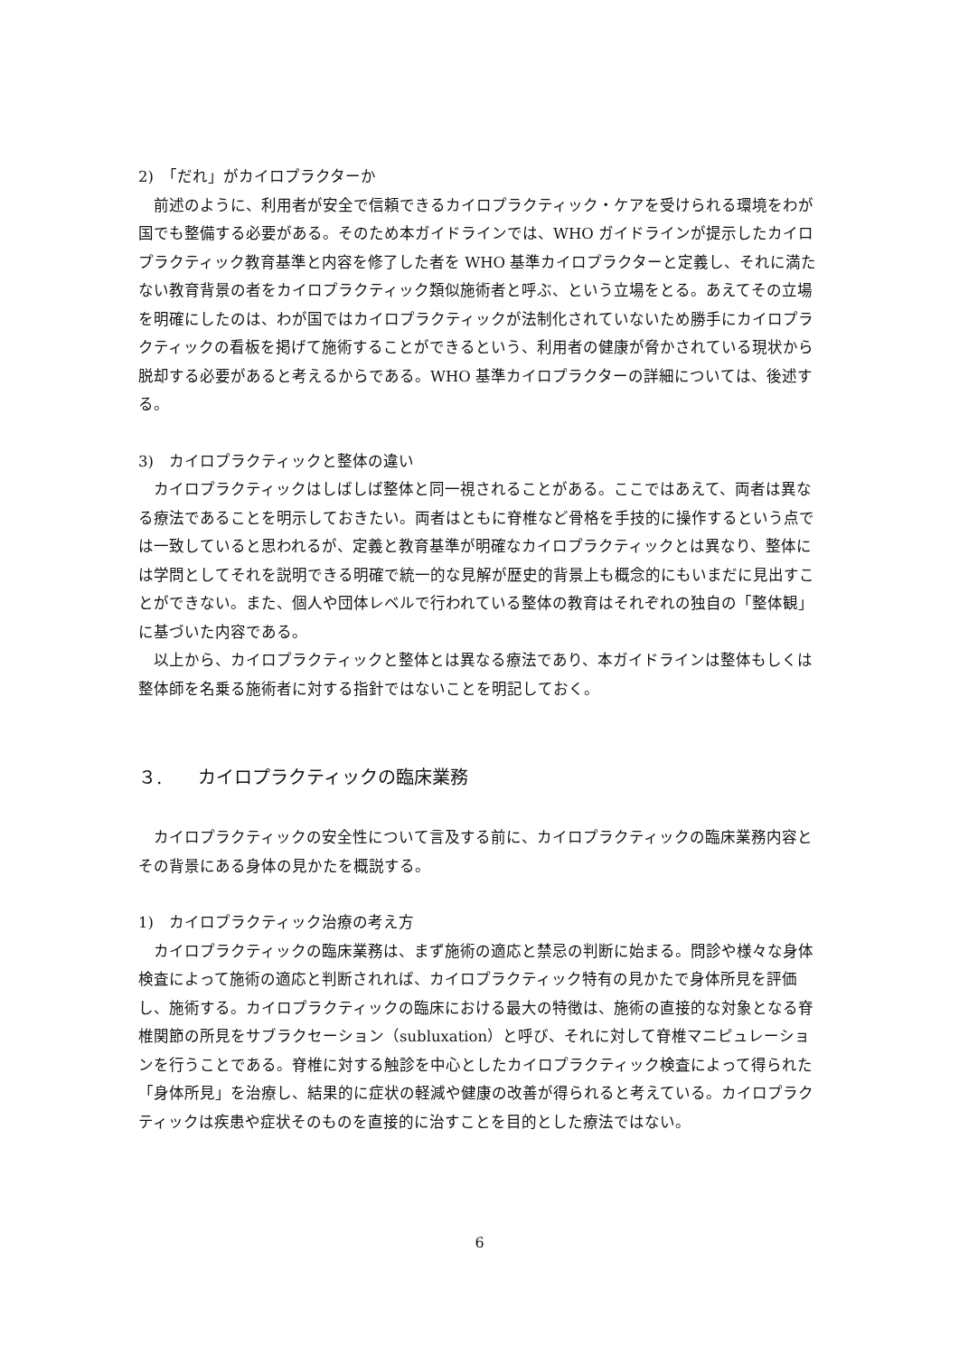2)　「だれ」がカイロプラクターか
前述のように、利用者が安全で信頼できるカイロプラクティック・ケアを受けられる環境をわが国でも整備する必要がある。そのため本ガイドラインでは、WHO ガイドラインが提示したカイロプラクティック教育基準と内容を修了した者を WHO 基準カイロプラクターと定義し、それに満たない教育背景の者をカイロプラクティック類似施術者と呼ぶ、という立場をとる。あえてその立場を明確にしたのは、わが国ではカイロプラクティックが法制化されていないため勝手にカイロプラクティックの看板を掲げて施術することができるという、利用者の健康が脅かされている現状から脱却する必要があると考えるからである。WHO 基準カイロプラクターの詳細については、後述する。
3)　カイロプラクティックと整体の違い
カイロプラクティックはしばしば整体と同一視されることがある。ここではあえて、両者は異なる療法であることを明示しておきたい。両者はともに脊椎など骨格を手技的に操作するという点では一致していると思われるが、定義と教育基準が明確なカイロプラクティックとは異なり、整体には学問としてそれを説明できる明確で統一的な見解が歴史的背景上も概念的にもいまだに見出すことができない。また、個人や団体レベルで行われている整体の教育はそれぞれの独自の「整体観」に基づいた内容である。
以上から、カイロプラクティックと整体とは異なる療法であり、本ガイドラインは整体もしくは整体師を名乗る施術者に対する指針ではないことを明記しておく。
３.　　カイロプラクティックの臨床業務
カイロプラクティックの安全性について言及する前に、カイロプラクティックの臨床業務内容とその背景にある身体の見かたを概説する。
1)　カイロプラクティック治療の考え方
カイロプラクティックの臨床業務は、まず施術の適応と禁忌の判断に始まる。問診や様々な身体検査によって施術の適応と判断されれば、カイロプラクティック特有の見かたで身体所見を評価し、施術する。カイロプラクティックの臨床における最大の特徴は、施術の直接的な対象となる脊椎関節の所見をサブラクセーション（subluxation）と呼び、それに対して脊椎マニピュレーションを行うことである。脊椎に対する触診を中心としたカイロプラクティック検査によって得られた「身体所見」を治療し、結果的に症状の軽減や健康の改善が得られると考えている。カイロプラクティックは疾患や症状そのものを直接的に治すことを目的とした療法ではない。
6